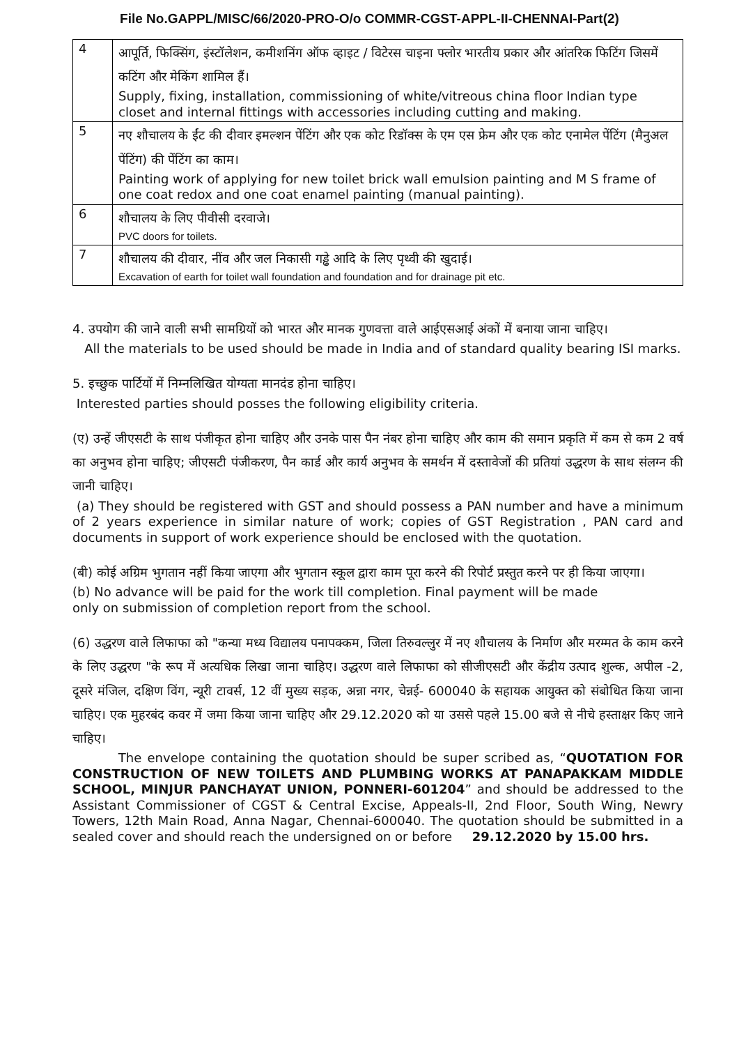File No.GAPPL/MISC/66/2020-PRO-O/o COMMR-CGST-APPL-II-CHENNAI-Part(2)
| 4 | आपूर्ति, फिक्सिंग, इंस्टॉलेशन, कमीशनिंग ऑफ व्हाइट / विटेरस चाइना फ्लोर भारतीय प्रकार और आंतरिक फिटिंग जिसमें कटिंग और मेकिंग शामिल हैं। Supply, fixing, installation, commissioning of white/vitreous china floor Indian type closet and internal fittings with accessories including cutting and making. |
| 5 | नए शौचालय के ईंट की दीवार इमल्शन पेंटिंग और एक कोट रिडॉक्स के एम एस फ्रेम और एक कोट एनामेल पेंटिंग (मैनुअल पेंटिंग) की पेंटिंग का काम। Painting work of applying for new toilet brick wall emulsion painting and M S frame of one coat redox and one coat enamel painting (manual painting). |
| 6 | शौचालय के लिए पीवीसी दरवाजे। PVC doors for toilets. |
| 7 | शौचालय की दीवार, नींव और जल निकासी गड्ढे आदि के लिए पृथ्वी की खुदाई। Excavation of earth for toilet wall foundation and foundation and for drainage pit etc. |
4. उपयोग की जाने वाली सभी सामग्रियों को भारत और मानक गुणवत्ता वाले आईएसआई अंकों में बनाया जाना चाहिए।
All the materials to be used should be made in India and of standard quality bearing ISI marks.
5. इच्छुक पार्टियों में निम्नलिखित योग्यता मानदंड होना चाहिए।
Interested parties should posses the following eligibility criteria.
(ए) उन्हें जीएसटी के साथ पंजीकृत होना चाहिए और उनके पास पैन नंबर होना चाहिए और काम की समान प्रकृति में कम से कम 2 वर्ष का अनुभव होना चाहिए; जीएसटी पंजीकरण, पैन कार्ड और कार्य अनुभव के समर्थन में दस्तावेजों की प्रतियां उद्धरण के साथ संलग्न की जानी चाहिए।
(a) They should be registered with GST and should possess a PAN number and have a minimum of 2 years experience in similar nature of work; copies of GST Registration , PAN card and documents in support of work experience should be enclosed with the quotation.
(बी) कोई अग्रिम भुगतान नहीं किया जाएगा और भुगतान स्कूल द्वारा काम पूरा करने की रिपोर्ट प्रस्तुत करने पर ही किया जाएगा।
(b) No advance will be paid for the work till completion. Final payment will be made
only on submission of completion report from the school.
(6) उद्धरण वाले लिफाफा को "कन्या मध्य विद्यालय पनापक्कम, जिला तिरुवल्लुर में नए शौचालय के निर्माण और मरम्मत के काम करने के लिए उद्धरण "के रूप में अत्यधिक लिखा जाना चाहिए। उद्धरण वाले लिफाफा को सीजीएसटी और केंद्रीय उत्पाद शुल्क, अपील -2, दूसरे मंजिल, दक्षिण विंग, न्यूरी टावर्स, 12 वीं मुख्य सड़क, अन्ना नगर, चेन्नई- 600040 के सहायक आयुक्त को संबोधित किया जाना चाहिए। एक मुहरबंद कवर में जमा किया जाना चाहिए और 29.12.2020 को या उससे पहले 15.00 बजे से नीचे हस्ताक्षर किए जाने चाहिए।
The envelope containing the quotation should be super scribed as, “QUOTATION FOR CONSTRUCTION OF NEW TOILETS AND PLUMBING WORKS AT PANAPAKKAM MIDDLE SCHOOL, MINJUR PANCHAYAT UNION, PONNERI-601204” and should be addressed to the Assistant Commissioner of CGST & Central Excise, Appeals-II, 2nd Floor, South Wing, Newry Towers, 12th Main Road, Anna Nagar, Chennai-600040. The quotation should be submitted in a sealed cover and should reach the undersigned on or before 29.12.2020 by 15.00 hrs.